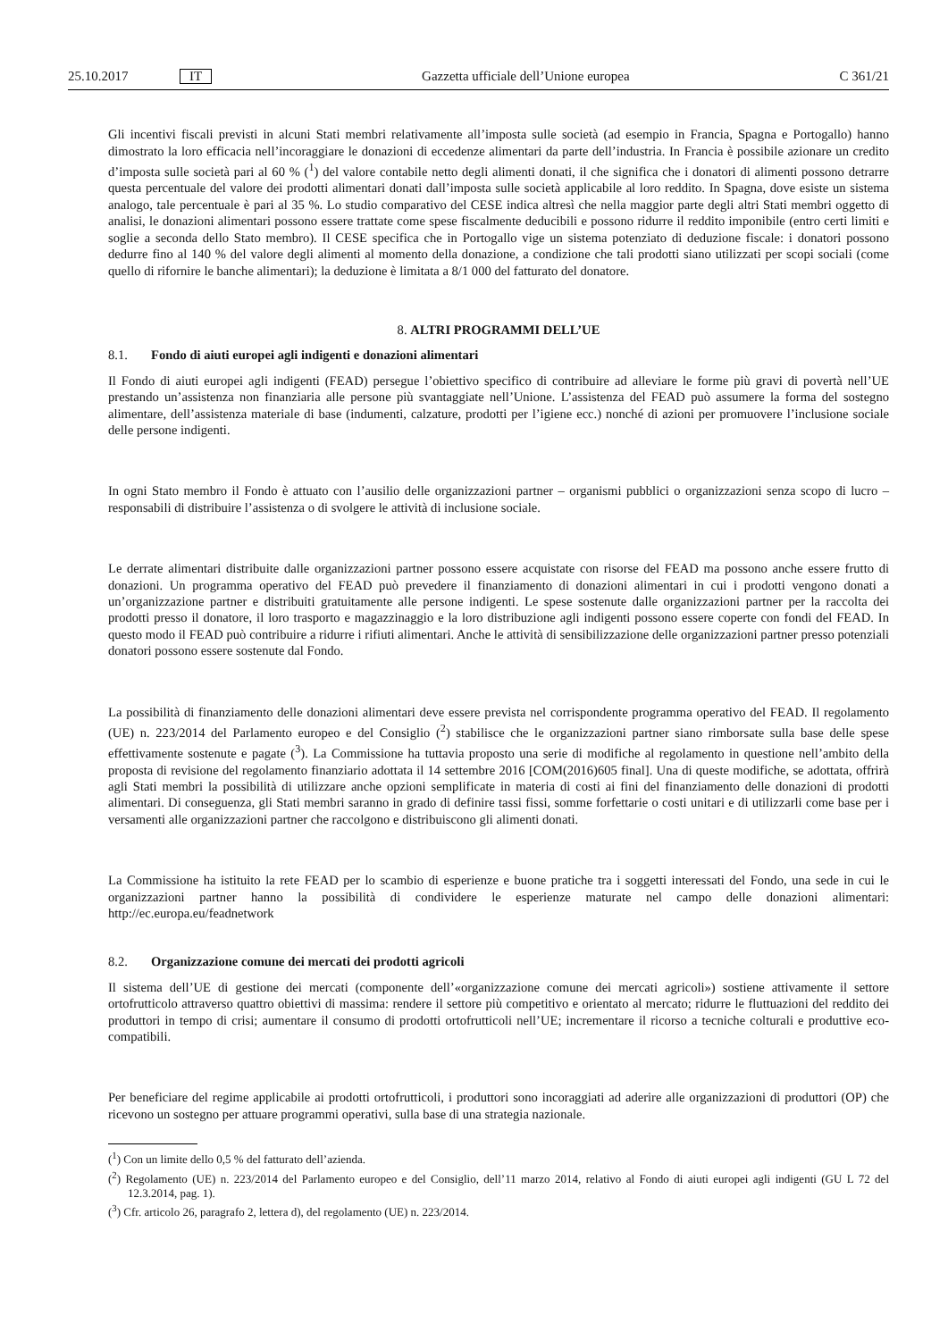25.10.2017 IT Gazzetta ufficiale dell’Unione europea C 361/21
Gli incentivi fiscali previsti in alcuni Stati membri relativamente all’imposta sulle società (ad esempio in Francia, Spagna e Portogallo) hanno dimostrato la loro efficacia nell’incoraggiare le donazioni di eccedenze alimentari da parte dell’industria. In Francia è possibile azionare un credito d’imposta sulle società pari al 60 % (<sup>1</sup>) del valore contabile netto degli alimenti donati, il che significa che i donatori di alimenti possono detrarre questa percentuale del valore dei prodotti alimentari donati dall’imposta sulle società applicabile al loro reddito. In Spagna, dove esiste un sistema analogo, tale percentuale è pari al 35 %. Lo studio comparativo del CESE indica altresì che nella maggior parte degli altri Stati membri oggetto di analisi, le donazioni alimentari possono essere trattate come spese fiscalmente deducibili e possono ridurre il reddito imponibile (entro certi limiti e soglie a seconda dello Stato membro). Il CESE specifica che in Portogallo vige un sistema potenziato di deduzione fiscale: i donatori possono dedurre fino al 140 % del valore degli alimenti al momento della donazione, a condizione che tali prodotti siano utilizzati per scopi sociali (come quello di rifornire le banche alimentari); la deduzione è limitata a 8/1 000 del fatturato del donatore.
8. ALTRI PROGRAMMI DELL’UE
8.1. Fondo di aiuti europei agli indigenti e donazioni alimentari
Il Fondo di aiuti europei agli indigenti (FEAD) persegue l’obiettivo specifico di contribuire ad alleviare le forme più gravi di povertà nell’UE prestando un’assistenza non finanziaria alle persone più svantaggiate nell’Unione. L’assistenza del FEAD può assumere la forma del sostegno alimentare, dell’assistenza materiale di base (indumenti, calzature, prodotti per l’igiene ecc.) nonché di azioni per promuovere l’inclusione sociale delle persone indigenti.
In ogni Stato membro il Fondo è attuato con l’ausilio delle organizzazioni partner – organismi pubblici o organizzazioni senza scopo di lucro – responsabili di distribuire l’assistenza o di svolgere le attività di inclusione sociale.
Le derrate alimentari distribuite dalle organizzazioni partner possono essere acquistate con risorse del FEAD ma possono anche essere frutto di donazioni. Un programma operativo del FEAD può prevedere il finanziamento di donazioni alimentari in cui i prodotti vengono donati a un’organizzazione partner e distribuiti gratuitamente alle persone indigenti. Le spese sostenute dalle organizzazioni partner per la raccolta dei prodotti presso il donatore, il loro trasporto e magazzinaggio e la loro distribuzione agli indigenti possono essere coperte con fondi del FEAD. In questo modo il FEAD può contribuire a ridurre i rifiuti alimentari. Anche le attività di sensibilizzazione delle organizzazioni partner presso potenziali donatori possono essere sostenute dal Fondo.
La possibilità di finanziamento delle donazioni alimentari deve essere prevista nel corrispondente programma operativo del FEAD. Il regolamento (UE) n. 223/2014 del Parlamento europeo e del Consiglio (<sup>2</sup>) stabilisce che le organizzazioni partner siano rimborsate sulla base delle spese effettivamente sostenute e pagate (<sup>3</sup>). La Commissione ha tuttavia proposto una serie di modifiche al regolamento in questione nell’ambito della proposta di revisione del regolamento finanziario adottata il 14 settembre 2016 [COM(2016)605 final]. Una di queste modifiche, se adottata, offrirà agli Stati membri la possibilità di utilizzare anche opzioni semplificate in materia di costi ai fini del finanziamento delle donazioni di prodotti alimentari. Di conseguenza, gli Stati membri saranno in grado di definire tassi fissi, somme forfettarie o costi unitari e di utilizzarli come base per i versamenti alle organizzazioni partner che raccolgono e distribuiscono gli alimenti donati.
La Commissione ha istituito la rete FEAD per lo scambio di esperienze e buone pratiche tra i soggetti interessati del Fondo, una sede in cui le organizzazioni partner hanno la possibilità di condividere le esperienze maturate nel campo delle donazioni alimentari: http://ec.europa.eu/feadnetwork
8.2. Organizzazione comune dei mercati dei prodotti agricoli
Il sistema dell’UE di gestione dei mercati (componente dell’«organizzazione comune dei mercati agricoli») sostiene attivamente il settore ortofrutticolo attraverso quattro obiettivi di massima: rendere il settore più competitivo e orientato al mercato; ridurre le fluttuazioni del reddito dei produttori in tempo di crisi; aumentare il consumo di prodotti ortofrutticoli nell’UE; incrementare il ricorso a tecniche colturali e produttive eco-compatibili.
Per beneficiare del regime applicabile ai prodotti ortofrutticoli, i produttori sono incoraggiati ad aderire alle organizzazioni di produttori (OP) che ricevono un sostegno per attuare programmi operativi, sulla base di una strategia nazionale.
(<sup>1</sup>) Con un limite dello 0,5 % del fatturato dell’azienda.
(<sup>2</sup>) Regolamento (UE) n. 223/2014 del Parlamento europeo e del Consiglio, dell’11 marzo 2014, relativo al Fondo di aiuti europei agli indigenti (GU L 72 del 12.3.2014, pag. 1).
(<sup>3</sup>) Cfr. articolo 26, paragrafo 2, lettera d), del regolamento (UE) n. 223/2014.